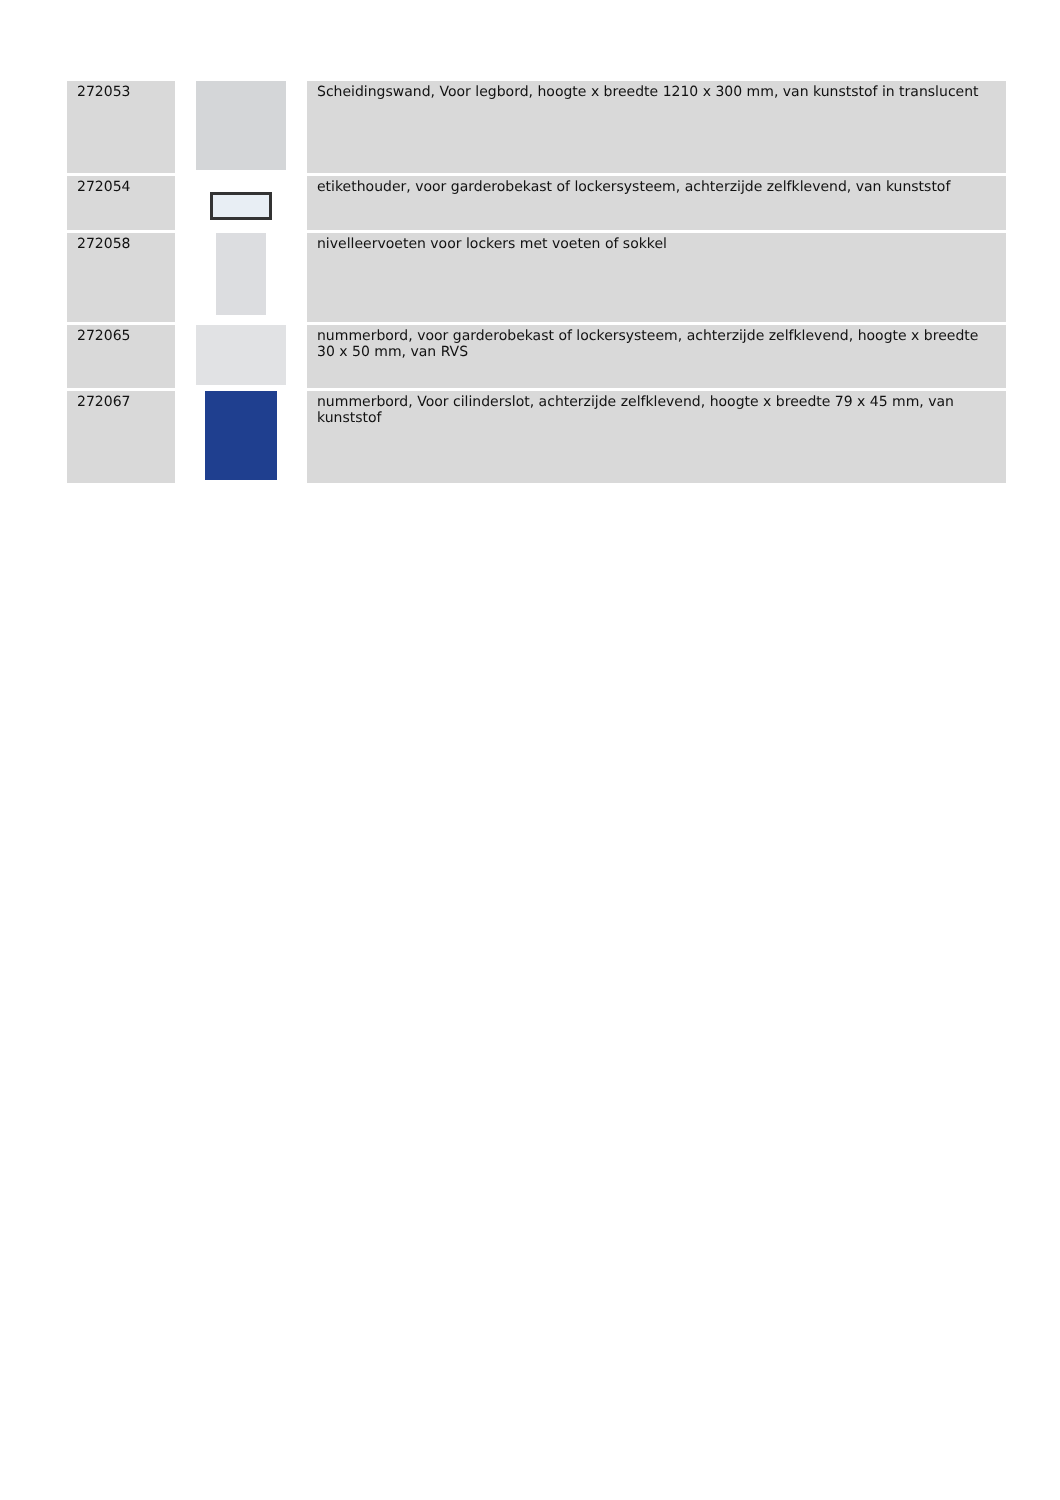| 272053 | | Scheidingswand, Voor legbord, hoogte x breedte 1210 x 300 mm, van kunststof in translucent |
| 272054 | | etikethouder, voor garderobekast of lockersysteem, achterzijde zelfklevend, van kunststof |
| 272058 | | nivelleervoeten voor lockers met voeten of sokkel |
| 272065 | | nummerbord, voor garderobekast of lockersysteem, achterzijde zelfklevend, hoogte x breedte 30 x 50 mm, van RVS |
| 272067 | | nummerbord, Voor cilinderslot, achterzijde zelfklevend, hoogte x breedte 79 x 45 mm, van kunststof |